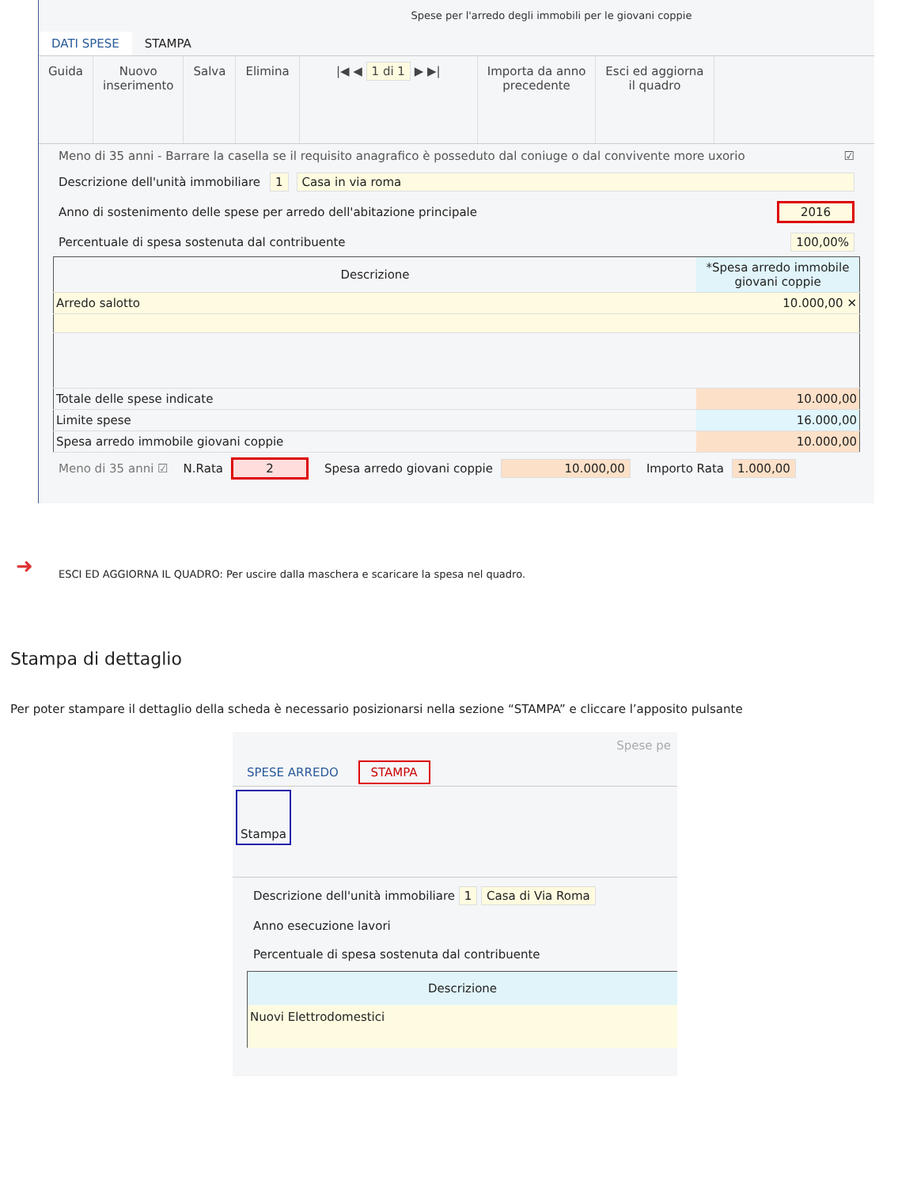Spese per l'arredo degli immobili per le giovani coppie
DATI SPESE STAMPA
Guida Nuovo
inserimento
Salva Elimina |◀ ◀ 1 di 1 ▶ ▶| Importa da anno
precedente
Esci ed aggiorna
il quadro
Meno di 35 anni - Barrare la casella se il requisito anagrafico è posseduto dal coniuge o dal convivente more uxorio ☑
Descrizione dell'unità immobiliare 1 Casa in via roma
Anno di sostenimento delle spese per arredo dell'abitazione principale 2016
Percentuale di spesa sostenuta dal contribuente 100,00%
| Descrizione | *Spesa arredo immobile giovani coppie |
| --- | --- |
| Arredo salotto | 10.000,00 ✕ |
| Totale delle spese indicate | 10.000,00 |
| Limite spese | 16.000,00 |
| Spesa arredo immobile giovani coppie | 10.000,00 |
Meno di 35 anni ☑ N.Rata 2 Spesa arredo giovani coppie 10.000,00 Importo Rata 1.000,00
➜
ESCI ED AGGIORNA IL QUADRO: Per uscire dalla maschera e scaricare la spesa nel quadro.
Stampa di dettaglio
Per poter stampare il dettaglio della scheda è necessario posizionarsi nella sezione “STAMPA” e cliccare l’apposito pulsante
Spese pe
SPESE ARREDO STAMPA
Stampa
Descrizione dell'unità immobiliare 1 Casa di Via Roma
Anno esecuzione lavori
Percentuale di spesa sostenuta dal contribuente
Descrizione
Nuovi Elettrodomestici